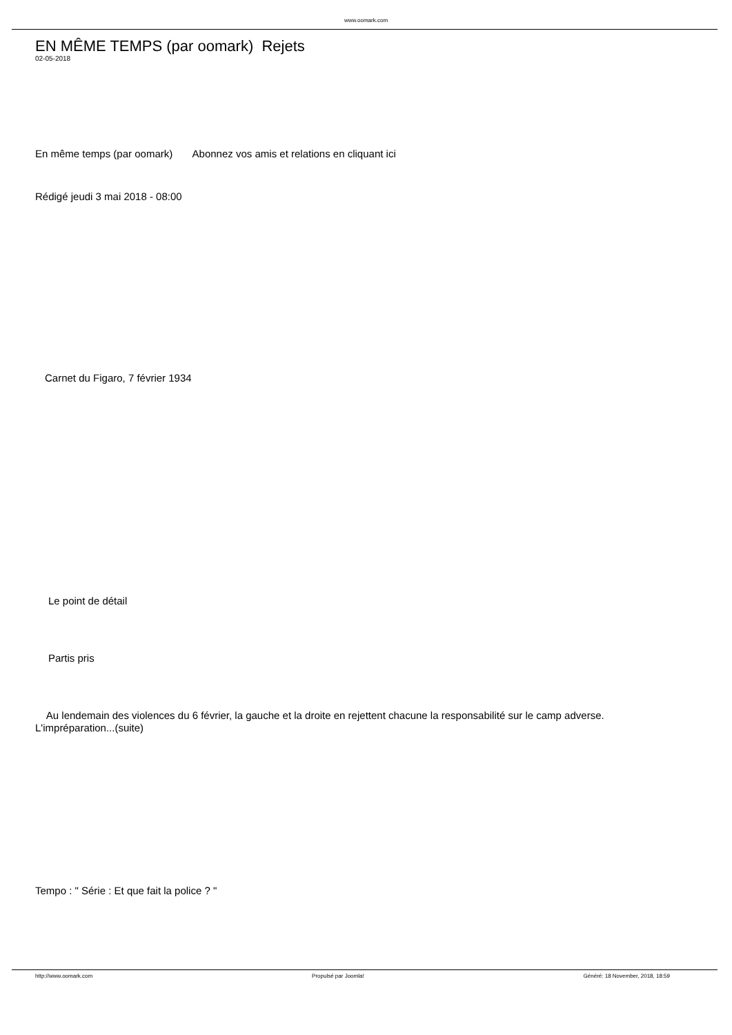www.oomark.com
EN MÊME TEMPS (par oomark) Rejets
02-05-2018
En même temps (par oomark) Abonnez vos amis et relations en cliquant ici
Rédigé jeudi 3 mai 2018 - 08:00
Carnet du Figaro, 7 février 1934
Le point de détail
Partis pris
Au lendemain des violences du 6 février, la gauche et la droite en rejettent chacune la responsabilité sur le camp adverse. L'impréparation...(suite)
Tempo : " Série : Et que fait la police ? "
http://www.oomark.com Propulsé par Joomla! Généré: 18 November, 2018, 18:59